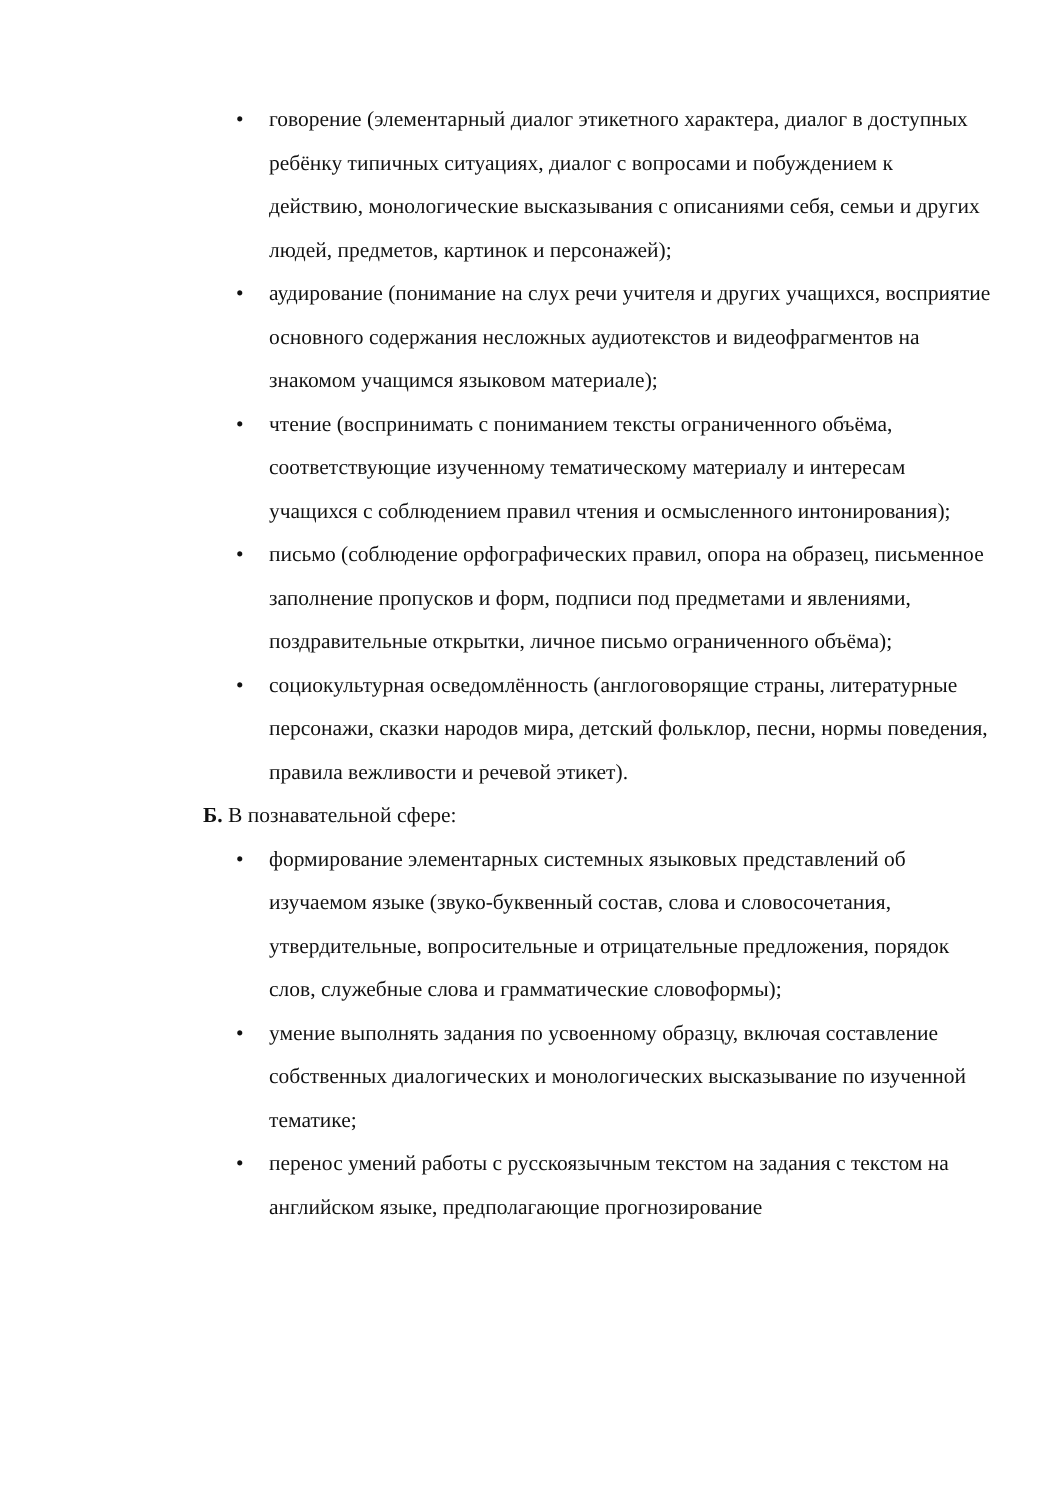• говорение (элементарный диалог этикетного характера, диалог в доступных ребёнку типичных ситуациях, диалог с вопросами и побуждением к действию, монологические высказывания с описаниями себя, семьи и других людей, предметов, картинок и персонажей);
• аудирование (понимание на слух речи учителя и других учащихся, восприятие основного содержания несложных аудиотекстов и видеофрагментов на знакомом учащимся языковом материале);
• чтение (воспринимать с пониманием тексты ограниченного объёма, соответствующие изученному тематическому материалу и интересам учащихся с соблюдением правил чтения и осмысленного интонирования);
• письмо (соблюдение орфографических правил, опора на образец, письменное заполнение пропусков и форм, подписи под предметами и явлениями, поздравительные открытки, личное письмо ограниченного объёма);
• социокультурная осведомлённость (англоговорящие страны, литературные персонажи, сказки народов мира, детский фольклор, песни, нормы поведения, правила вежливости и речевой этикет).
Б. В познавательной сфере:
• формирование элементарных системных языковых представлений об изучаемом языке (звуко-буквенный состав, слова и словосочетания, утвердительные, вопросительные и отрицательные предложения, порядок слов, служебные слова и грамматические словоформы);
• умение выполнять задания по усвоенному образцу, включая составление собственных диалогических и монологических высказывание по изученной тематике;
• перенос умений работы с русскоязычным текстом на задания с текстом на английском языке, предполагающие прогнозирование